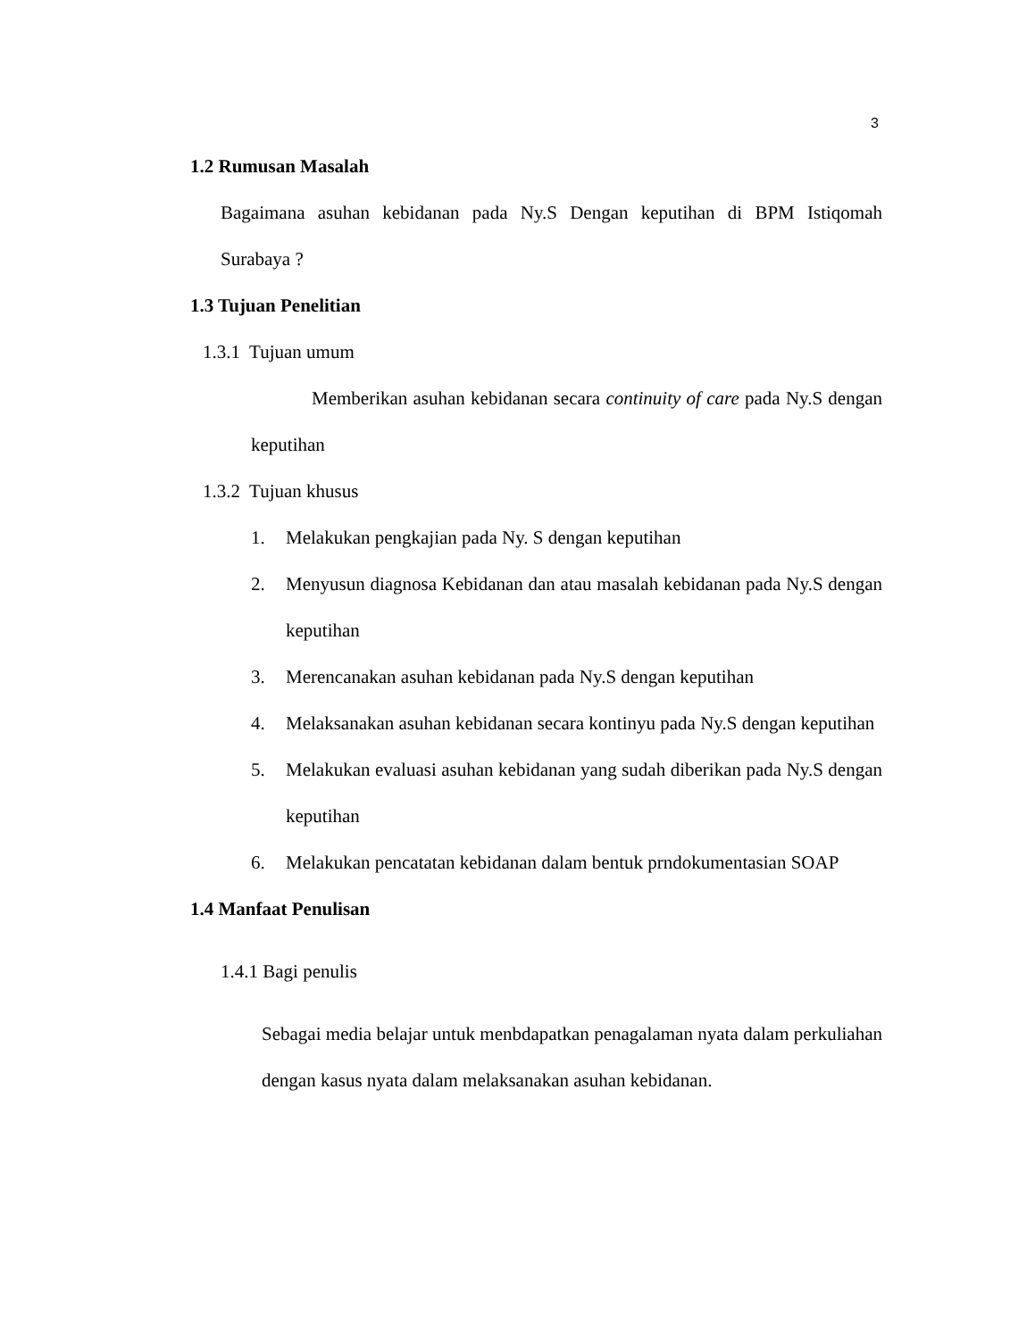3
1.2 Rumusan Masalah
Bagaimana asuhan kebidanan pada Ny.S Dengan keputihan di BPM Istiqomah Surabaya ?
1.3 Tujuan Penelitian
1.3.1 Tujuan umum
Memberikan asuhan kebidanan secara continuity of care pada Ny.S dengan keputihan
1.3.2 Tujuan khusus
1. Melakukan pengkajian pada Ny. S dengan keputihan
2. Menyusun diagnosa Kebidanan dan atau masalah kebidanan pada Ny.S dengan keputihan
3. Merencanakan asuhan kebidanan pada Ny.S dengan keputihan
4. Melaksanakan asuhan kebidanan secara kontinyu pada Ny.S dengan keputihan
5. Melakukan evaluasi asuhan kebidanan yang sudah diberikan pada Ny.S dengan keputihan
6. Melakukan pencatatan kebidanan dalam bentuk prndokumentasian SOAP
1.4 Manfaat Penulisan
1.4.1 Bagi penulis
Sebagai media belajar untuk menbdapatkan penagalaman nyata dalam perkuliahan dengan kasus nyata dalam melaksanakan asuhan kebidanan.